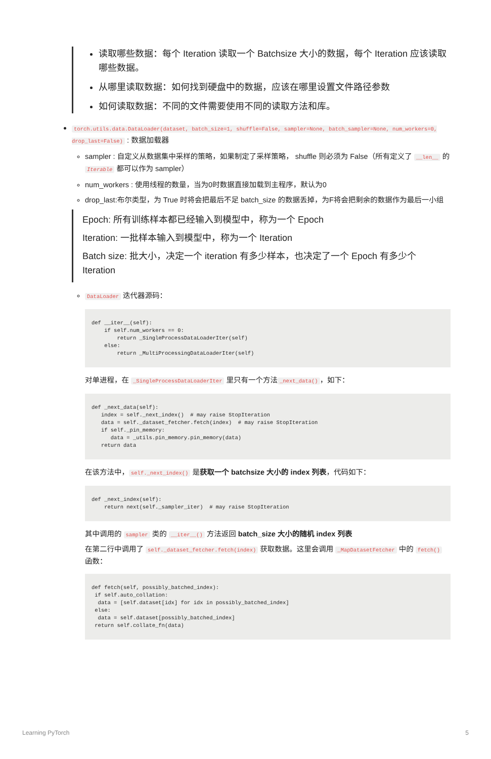读取哪些数据：每个 Iteration 读取一个 Batchsize 大小的数据，每个 Iteration 应该读取哪些数据。
从哪里读取数据：如何找到硬盘中的数据，应该在哪里设置文件路径参数
如何读取数据：不同的文件需要使用不同的读取方法和库。
torch.utils.data.DataLoader(dataset, batch_size=1, shuffle=False, sampler=None, batch_sampler=None, num_workers=0, drop_last=False) : 数据加载器
sampler : 自定义从数据集中采样的策略，如果制定了采样策略， shuffle 则必须为 False（所有定义了 __len__ 的 Iterable 都可以作为 sampler）
num_workers : 使用线程的数量，当为0时数据直接加载到主程序，默认为0
drop_last:布尔类型，为 True 时将会把最后不足 batch_size 的数据丢掉，为F将会把剩余的数据作为最后一小组
Epoch: 所有训练样本都已经输入到模型中，称为一个 Epoch
Iteration: 一批样本输入到模型中，称为一个 Iteration
Batch size: 批大小，决定一个 iteration 有多少样本，也决定了一个 Epoch 有多少个 Iteration
DataLoader 迭代器源码：
def __iter__(self):
    if self.num_workers == 0:
        return _SingleProcessDataLoaderIter(self)
    else:
        return _MultiProcessingDataLoaderIter(self)
对单进程，在 _SingleProcessDataLoaderIter 里只有一个方法 _next_data() ，如下：
def _next_data(self):
   index = self._next_index()  # may raise StopIteration
   data = self._dataset_fetcher.fetch(index)  # may raise StopIteration
   if self._pin_memory:
      data = _utils.pin_memory.pin_memory(data)
   return data
在该方法中， self._next_index() 是获取一个 batchsize 大小的 index 列表，代码如下：
def _next_index(self):
    return next(self._sampler_iter)  # may raise StopIteration
其中调用的 sampler 类的 __iter__() 方法返回 batch_size 大小的随机 index 列表
在第二行中调用了 self._dataset_fetcher.fetch(index) 获取数据。这里会调用 _MapDatasetFetcher 中的 fetch() 函数：
def fetch(self, possibly_batched_index):
 if self.auto_collation:
  data = [self.dataset[idx] for idx in possibly_batched_index]
 else:
  data = self.dataset[possibly_batched_index]
 return self.collate_fn(data)
Learning PyTorch 5